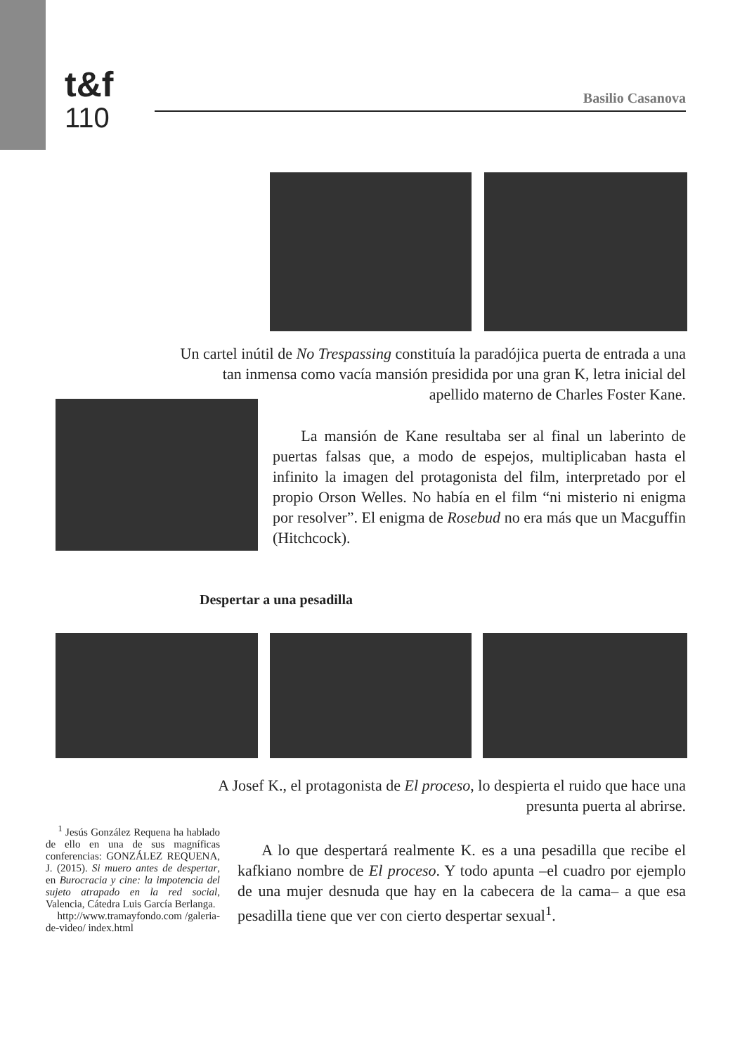t&f
110
Basilio Casanova
Un cartel inútil de No Trespassing constituía la paradójica puerta de entrada a una tan inmensa como vacía mansión presidida por una gran K, letra inicial del apellido materno de Charles Foster Kane.
La mansión de Kane resultaba ser al final un laberinto de puertas falsas que, a modo de espejos, multiplicaban hasta el infinito la imagen del protagonista del film, interpretado por el propio Orson Welles. No había en el film “ni misterio ni enigma por resolver”. El enigma de Rosebud no era más que un Macguffin (Hitchcock).
Despertar a una pesadilla
A Josef K., el protagonista de El proceso, lo despierta el ruido que hace una presunta puerta al abrirse.
<sup>1</sup> Jesús González Requena ha hablado de ello en una de sus magníficas conferencias: GONZÁLEZ REQUENA, J. (2015). Si muero antes de despertar, en Burocracia y cine: la impotencia del sujeto atrapado en la red social, Valencia, Cátedra Luis García Berlanga.
http://www.tramayfondo.com /galeria-de-video/ index.html
A lo que despertará realmente K. es a una pesadilla que recibe el kafkiano nombre de El proceso. Y todo apunta –el cuadro por ejemplo de una mujer desnuda que hay en la cabecera de la cama– a que esa pesadilla tiene que ver con cierto despertar sexual<sup>1</sup>.